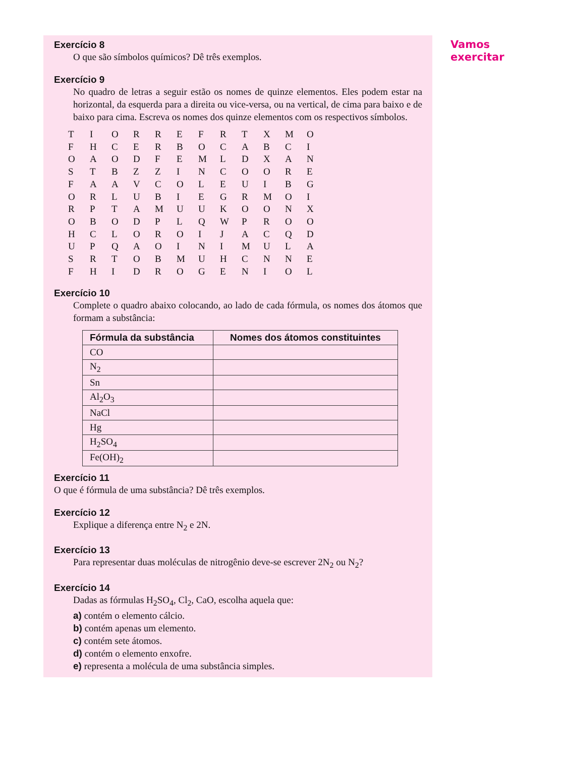Exercício 8
O que são símbolos químicos? Dê três exemplos.
Exercício 9
No quadro de letras a seguir estão os nomes de quinze elementos. Eles podem estar na horizontal, da esquerda para a direita ou vice-versa, ou na vertical, de cima para baixo e de baixo para cima. Escreva os nomes dos quinze elementos com os respectivos símbolos.
| T | I | O | R | R | E | F | R | T | X | M | O |
| F | H | C | E | R | B | O | C | A | B | C | I |
| O | A | O | D | F | E | M | L | D | X | A | N |
| S | T | B | Z | Z | I | N | C | O | O | R | E |
| F | A | A | V | C | O | L | E | U | I | B | G |
| O | R | L | U | B | I | E | G | R | M | O | I |
| R | P | T | A | M | U | U | K | O | O | N | X |
| O | B | O | D | P | L | Q | W | P | R | O | O |
| H | C | L | O | R | O | I | J | A | C | Q | D |
| U | P | Q | A | O | I | N | I | M | U | L | A |
| S | R | T | O | B | M | U | H | C | N | N | E |
| F | H | I | D | R | O | G | E | N | I | O | L |
Exercício 10
Complete o quadro abaixo colocando, ao lado de cada fórmula, os nomes dos átomos que formam a substância:
| Fórmula da substância | Nomes dos átomos constituintes |
| --- | --- |
| CO | |
| N<sub>2</sub> | |
| Sn | |
| Al<sub>2</sub>O<sub>3</sub> | |
| NaCl | |
| Hg | |
| H<sub>2</sub>SO<sub>4</sub> | |
| Fe(OH)<sub>2</sub> | |
Exercício 11
O que é fórmula de uma substância? Dê três exemplos.
Exercício 12
Explique a diferença entre N<sub>2</sub> e 2N.
Exercício 13
Para representar duas moléculas de nitrogênio deve-se escrever 2N<sub>2</sub> ou N<sub>2</sub>?
Exercício 14
Dadas as fórmulas H<sub>2</sub>SO<sub>4</sub>, Cl<sub>2</sub>, CaO, escolha aquela que:
a) contém o elemento cálcio.
b) contém apenas um elemento.
c) contém sete átomos.
d) contém o elemento enxofre.
e) representa a molécula de uma substância simples.
Vamos
exercitar